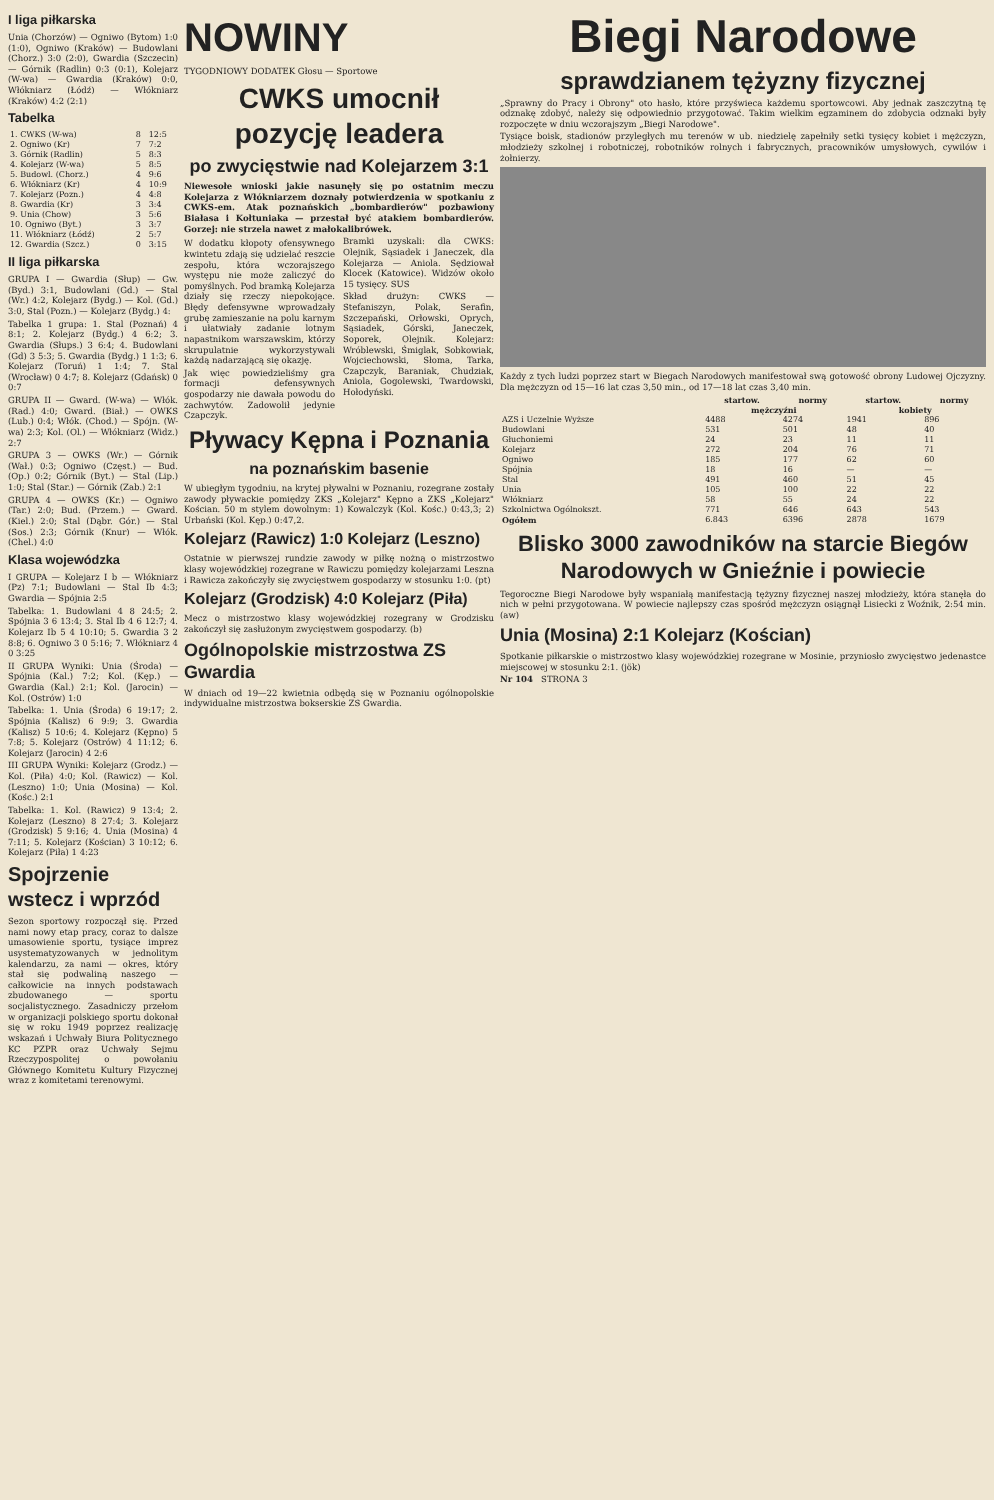I liga piłkarska
Unia (Chorzów) — Ogniwo (Bytom) 1:0 (1:0), Ogniwo (Kraków) — Budowlani (Chorz.) 3:0 (2:0), Gwardia (Szczecin) — Górnik (Radlin) 0:3 (0:1), Kolejarz (W-wa) — Gwardia (Kraków) 0:0, Włókniarz (Łódź) — Włókniarz (Kraków) 4:2 (2:1)
Tabelka
| 1. CWKS (W-wa) | 8 | 12:5 |
| 2. Ogniwo (Kr) | 7 | 7:2 |
| 3. Górnik (Radlin) | 5 | 8:3 |
| 4. Kolejarz (W-wa) | 5 | 8:5 |
| 5. Budowl. (Chorz.) | 4 | 9:6 |
| 6. Włókniarz (Kr) | 4 | 10:9 |
| 7. Kolejarz (Pozn.) | 4 | 4:8 |
| 8. Gwardia (Kr) | 3 | 3:4 |
| 9. Unia (Chow) | 3 | 5:6 |
| 10. Ogniwo (Byt.) | 3 | 3:7 |
| 11. Włókniarz (Łódź) | 2 | 5:7 |
| 12. Gwardia (Szcz.) | 0 | 3:15 |
II liga piłkarska
GRUPA I — Gwardia (Słup) — Gw. (Byd.) 3:1, Budowlani (Gd.) — Stal (Wr.) 4:2, Kolejarz (Bydg.) — Kol. (Gd.) 3:0, Stal (Pozn.) — Kolejarz (Bydg.) 4:
Tabelka 1 grupa: 1. Stal (Poznań) 4 8:1; 2. Kolejarz (Bydg.) 4 6:2; 3. Gwardia (Słups.) 3 6:4; 4. Budowlani (Gd) 3 5:3; 5. Gwardia (Bydg.) 1 1:3; 6. Kolejarz (Toruń) 1 1:4; 7. Stal (Wrocław) 0 4:7; 8. Kolejarz (Gdańsk) 0 0:7
GRUPA II — Gward. (W-wa) — Włók. (Rad.) 4:0; Gward. (Biał.) — OWKS (Lub.) 0:4; Włók. (Chod.) — Spójn. (W-wa) 2:3; Kol. (Ol.) — Włókniarz (Widz.) 2:7
GRUPA 3 — OWKS (Wr.) — Górnik (Wał.) 0:3; Ogniwo (Częst.) — Bud. (Op.) 0:2; Górnik (Byt.) — Stal (Lip.) 1:0; Stal (Star.) — Górnik (Zab.) 2:1
GRUPA 4 — OWKS (Kr.) — Ogniwo (Tar.) 2:0; Bud. (Przem.) — Gward. (Kiel.) 2:0; Stal (Dąbr. Gór.) — Stal (Sos.) 2:3; Górnik (Knur) — Włók. (Chel.) 4:0
Klasa wojewódzka
I GRUPA — Kolejarz I b — Włókniarz (Pz) 7:1; Budowlani — Stal Ib 4:3; Gwardia — Spójnia 2:5
Tabelka: 1. Budowlani 4 8 24:5; 2. Spójnia 3 6 13:4; 3. Stal Ib 4 6 12:7; 4. Kolejarz Ib 5 4 10:10; 5. Gwardia 3 2 8:8; 6. Ogniwo 3 0 5:16; 7. Włókniarz 4 0 3:25
II GRUPA Wyniki: Unia (Środa) — Spójnia (Kal.) 7:2; Kol. (Kęp.) — Gwardia (Kal.) 2:1; Kol. (Jarocin) — Kol. (Ostrów) 1:0
Tabelka: 1. Unia (Środa) 6 19:17; 2. Spójnia (Kalisz) 6 9:9; 3. Gwardia (Kalisz) 5 10:6; 4. Kolejarz (Kępno) 5 7:8; 5. Kolejarz (Ostrów) 4 11:12; 6. Kolejarz (Jarocin) 4 2:6
III GRUPA Wyniki: Kolejarz (Grodz.) — Kol. (Piła) 4:0; Kol. (Rawicz) — Kol. (Leszno) 1:0; Unia (Mosina) — Kol. (Kośc.) 2:1
Tabelka: 1. Kol. (Rawicz) 9 13:4; 2. Kolejarz (Leszno) 8 27:4; 3. Kolejarz (Grodzisk) 5 9:16; 4. Unia (Mosina) 4 7:11; 5. Kolejarz (Kościan) 3 10:12; 6. Kolejarz (Piła) 1 4:23
Spojrzenie wstecz i wprzód
Sezon sportowy rozpoczął się. Przed nami nowy etap pracy, coraz to dalsze umasowienie sportu, tysiące imprez usystematyzowanych w jednolitym kalendarzu, za nami — okres, który stał się podwaliną naszego — całkowicie na innych podstawach zbudowanego — sportu socjalistycznego. Zasadniczy przełom w organizacji polskiego sportu dokonał się w roku 1949 poprzez realizację wskazań i Uchwały Biura Politycznego KC PZPR oraz Uchwały Sejmu Rzeczypospolitej o powołaniu Głównego Komitetu Kultury Fizycznej wraz z komitetami terenowymi.
NOWINY
TYGODNIOWY DODATEK Głosu — Sportowe
CWKS umocnił pozycję leadera
po zwycięstwie nad Kolejarzem 3:1
Niewesołe wnioski jakie nasunęły się po ostatnim meczu Kolejarza z Włókniarzem doznały potwierdzenia w spotkaniu z CWKS-em. Atak poznańskich „bombardierów" pozbawiony Białasa i Kołtuniaka — przestał być atakiem bombardierów. Gorzej: nie strzela nawet z małokalibrówek.
W dodatku kłopoty ofensywnego kwintetu zdają się udzielać reszcie zespołu, która wczorajszego występu nie może zaliczyć do pomyślnych. Pod bramką Kolejarza działy się rzeczy niepokojące. Błędy defensywne wprowadzały grubę zamieszanie na polu karnym i ułatwiały zadanie lotnym napastnikom warszawskim, którzy skrupulatnie wykorzystywali każdą nadarzającą się okazję.
Jak więc powiedzieliśmy gra formacji defensywnych gospodarzy nie dawała powodu do zachwytów. Zadowolił jedynie Czapczyk.
Bramki uzyskali: dla CWKS: Olejnik, Sąsiadek i Janeczek, dla Kolejarza — Aniola. Sędziował Klocek (Katowice). Widzów około 15 tysięcy. SUS
Skład drużyn: CWKS — Stefaniszyn, Polak, Serafin, Szczepański, Orłowski, Oprych, Sąsiadek, Górski, Janeczek, Soporek, Olejnik. Kolejarz: Wróblewski, Śmiglak, Sobkowiak, Wojciechowski, Słoma, Tarka, Czapczyk, Baraniak, Chudziak, Aniola, Gogolewski, Twardowski, Hołodyński.
Pływacy Kępna i Poznania
na poznańskim basenie
W ubiegłym tygodniu, na krytej pływalni w Poznaniu, rozegrane zostały zawody pływackie pomiędzy ZKS „Kolejarz" Kępno a ZKS „Kolejarz" Kościan. 50 m stylem dowolnym: 1) Kowalczyk (Kol. Kośc.) 0:43,3; 2) Urbański (Kol. Kęp.) 0:47,2.
Kolejarz (Rawicz) 1:0 Kolejarz (Leszno)
Ostatnie w pierwszej rundzie zawody w piłkę nożną o mistrzostwo klasy wojewódzkiej rozegrane w Rawiczu pomiędzy kolejarzami Leszna i Rawicza zakończyły się zwycięstwem gospodarzy w stosunku 1:0. (pt)
Kolejarz (Grodzisk) 4:0 Kolejarz (Piła)
Mecz o mistrzostwo klasy wojewódzkiej rozegrany w Grodzisku zakończył się zasłużonym zwycięstwem gospodarzy. (b)
Ogólnopolskie mistrzostwa ZS Gwardia
W dniach od 19—22 kwietnia odbędą się w Poznaniu ogólnopolskie indywidualne mistrzostwa bokserskie ZS Gwardia.
Biegi Narodowe
sprawdzianem tężyzny fizycznej
„Sprawny do Pracy i Obrony" oto hasło, które przyświeca każdemu sportowcowi. Aby jednak zaszczytną tę odznakę zdobyć, należy się odpowiednio przygotować. Takim wielkim egzaminem do zdobycia odznaki były rozpoczęte w dniu wczorajszym „Biegi Narodowe".
Tysiące boisk, stadionów przyległych mu terenów w ub. niedzielę zapełniły setki tysięcy kobiet i mężczyzn, młodzieży szkolnej i robotniczej, robotników rolnych i fabrycznych, pracowników umysłowych, cywilów i żołnierzy.
Każdy z tych ludzi poprzez start w Biegach Narodowych manifestował swą gotowość obrony Ludowej Ojczyzny. Dla mężczyzn od 15—16 lat czas 3,50 min., od 17—18 lat czas 3,40 min.
| | startow. | normy | startow. | normy |
| --- | --- | --- | --- | --- |
| | mężczyźni | | kobiety | |
| AZS i Uczelnie Wyższe | 4488 | 4274 | 1941 | 896 |
| Budowlani | 531 | 501 | 48 | 40 |
| Głuchoniemi | 24 | 23 | 11 | 11 |
| Kolejarz | 272 | 204 | 76 | 71 |
| Ogniwo | 185 | 177 | 62 | 60 |
| Spójnia | 18 | 16 | — | — |
| Stal | 491 | 460 | 51 | 45 |
| Unia | 105 | 100 | 22 | 22 |
| Włókniarz | 58 | 55 | 24 | 22 |
| Szkolnictwa Ogólnokszt. | 771 | 646 | 643 | 543 |
| Ogółem | 6.843 | 6396 | 2878 | 1679 |
Blisko 3000 zawodników na starcie Biegów Narodowych w Gnieźnie i powiecie
Tegoroczne Biegi Narodowe były wspaniałą manifestacją tężyzny fizycznej naszej młodzieży, która stanęła do nich w pełni przygotowana. W powiecie najlepszy czas spośród mężczyzn osiągnął Lisiecki z Woźnik, 2:54 min. (aw)
Unia (Mosina) 2:1 Kolejarz (Kościan)
Spotkanie piłkarskie o mistrzostwo klasy wojewódzkiej rozegrane w Mosinie, przyniosło zwycięstwo jedenastce miejscowej w stosunku 2:1. (jök)
Nr 104 STRONA 3